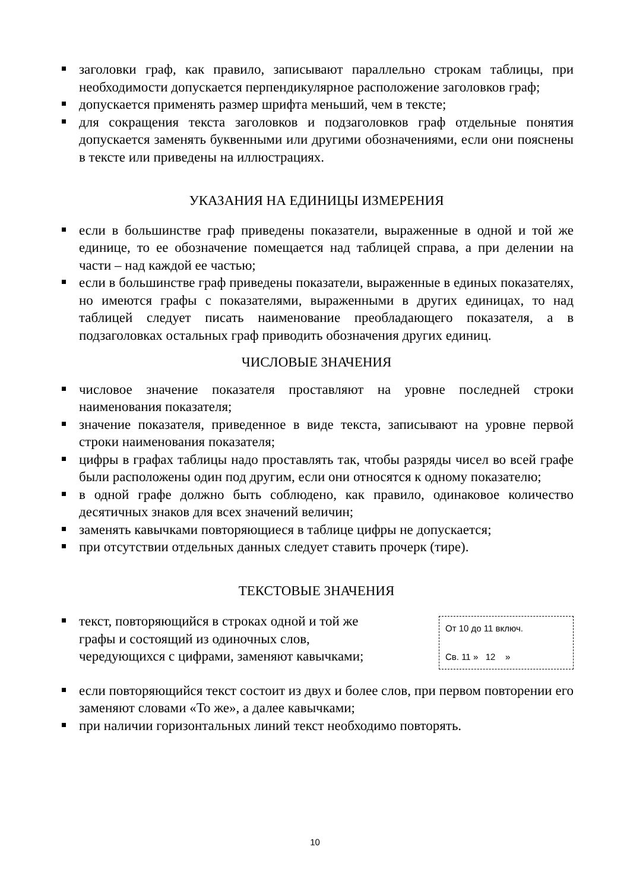заголовки граф, как правило, записывают параллельно строкам таблицы, при необходимости допускается перпендикулярное расположение заголовков граф;
допускается применять размер шрифта меньший, чем в тексте;
для сокращения текста заголовков и подзаголовков граф отдельные понятия допускается заменять буквенными или другими обозначениями, если они пояснены в тексте или приведены на иллюстрациях.
УКАЗАНИЯ НА ЕДИНИЦЫ ИЗМЕРЕНИЯ
если в большинстве граф приведены показатели, выраженные в одной и той же единице, то ее обозначение помещается над таблицей справа, а при делении на части – над каждой ее частью;
если в большинстве граф приведены показатели, выраженные в единых показателях, но имеются графы с показателями, выраженными в других единицах, то над таблицей следует писать наименование преобладающего показателя, а в подзаголовках остальных граф приводить обозначения других единиц.
ЧИСЛОВЫЕ ЗНАЧЕНИЯ
числовое значение показателя проставляют на уровне последней строки наименования показателя;
значение показателя, приведенное в виде текста, записывают на уровне первой строки наименования показателя;
цифры в графах таблицы надо проставлять так, чтобы разряды чисел во всей графе были расположены один под другим, если они относятся к одному показателю;
в одной графе должно быть соблюдено, как правило, одинаковое количество десятичных знаков для всех значений величин;
заменять кавычками повторяющиеся в таблице цифры не допускается;
при отсутствии отдельных данных следует ставить прочерк (тире).
ТЕКСТОВЫЕ ЗНАЧЕНИЯ
От 10 до 11 включ.
Св. 11 » 12 »
текст, повторяющийся в строках одной и той же графы и состоящий из одиночных слов, чередующихся с цифрами, заменяют кавычками;
если повторяющийся текст состоит из двух и более слов, при первом повторении его заменяют словами «То же», а далее кавычками;
при наличии горизонтальных линий текст необходимо повторять.
10